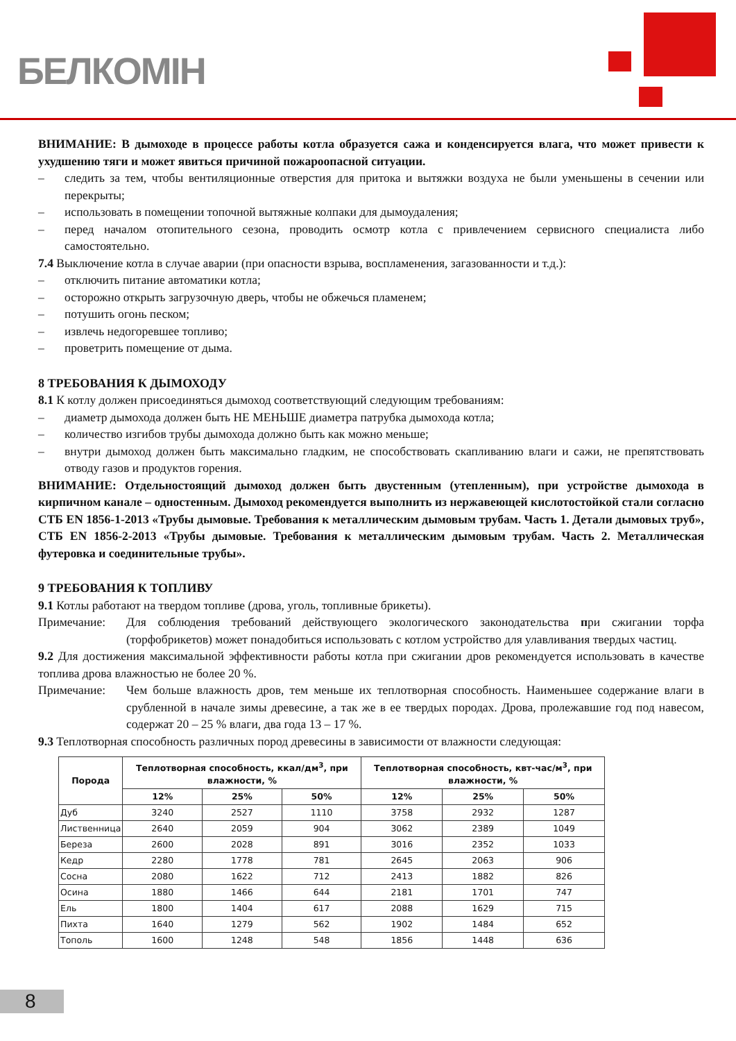БЕЛКОМІН
ВНИМАНИЕ: В дымоходе в процессе работы котла образуется сажа и конденсируется влага, что может привести к ухудшению тяги и может явиться причиной пожароопасной ситуации.
– следить за тем, чтобы вентиляционные отверстия для притока и вытяжки воздуха не были уменьшены в сечении или перекрыты;
– использовать в помещении топочной вытяжные колпаки для дымоудаления;
– перед началом отопительного сезона, проводить осмотр котла с привлечением сервисного специалиста либо самостоятельно.
7.4 Выключение котла в случае аварии (при опасности взрыва, воспламенения, загазованности и т.д.):
– отключить питание автоматики котла;
– осторожно открыть загрузочную дверь, чтобы не обжечься пламенем;
– потушить огонь песком;
– извлечь недогоревшее топливо;
– проветрить помещение от дыма.
8 ТРЕБОВАНИЯ К ДЫМОХОДУ
8.1 К котлу должен присоединяться дымоход соответствующий следующим требованиям:
– диаметр дымохода должен быть НЕ МЕНЬШЕ диаметра патрубка дымохода котла;
– количество изгибов трубы дымохода должно быть как можно меньше;
– внутри дымоход должен быть максимально гладким, не способствовать скапливанию влаги и сажи, не препятствовать отводу газов и продуктов горения.
ВНИМАНИЕ: Отдельностоящий дымоход должен быть двустенным (утепленным), при устройстве дымохода в кирпичном канале – одностенным. Дымоход рекомендуется выполнить из нержавеющей кислотостойкой стали согласно СТБ EN 1856-1-2013 «Трубы дымовые. Требования к металлическим дымовым трубам. Часть 1. Детали дымовых труб», СТБ EN 1856-2-2013 «Трубы дымовые. Требования к металлическим дымовым трубам. Часть 2. Металлическая футеровка и соединительные трубы».
9 ТРЕБОВАНИЯ К ТОПЛИВУ
9.1 Котлы работают на твердом топливе (дрова, уголь, топливные брикеты).
Примечание: Для соблюдения требований действующего экологического законодательства при сжигании торфа (торфобрикетов) может понадобиться использовать с котлом устройство для улавливания твердых частиц.
9.2 Для достижения максимальной эффективности работы котла при сжигании дров рекомендуется использовать в качестве топлива дрова влажностью не более 20 %.
Примечание: Чем больше влажность дров, тем меньше их теплотворная способность. Наименьшее содержание влаги в срубленной в начале зимы древесине, а так же в ее твердых породах. Дрова, пролежавшие год под навесом, содержат 20 – 25 % влаги, два года 13 – 17 %.
9.3 Теплотворная способность различных пород древесины в зависимости от влажности следующая:
| Порода | Теплотворная способность, ккал/дм<sup>3</sup>, при влажности, % | | | Теплотворная способность, квт-час/м<sup>3</sup>, при влажности, % | | |
| --- | --- | --- | --- | --- | --- | --- |
| | 12% | 25% | 50% | 12% | 25% | 50% |
| Дуб | 3240 | 2527 | 1110 | 3758 | 2932 | 1287 |
| Лиственница | 2640 | 2059 | 904 | 3062 | 2389 | 1049 |
| Береза | 2600 | 2028 | 891 | 3016 | 2352 | 1033 |
| Кедр | 2280 | 1778 | 781 | 2645 | 2063 | 906 |
| Сосна | 2080 | 1622 | 712 | 2413 | 1882 | 826 |
| Осина | 1880 | 1466 | 644 | 2181 | 1701 | 747 |
| Ель | 1800 | 1404 | 617 | 2088 | 1629 | 715 |
| Пихта | 1640 | 1279 | 562 | 1902 | 1484 | 652 |
| Тополь | 1600 | 1248 | 548 | 1856 | 1448 | 636 |
8